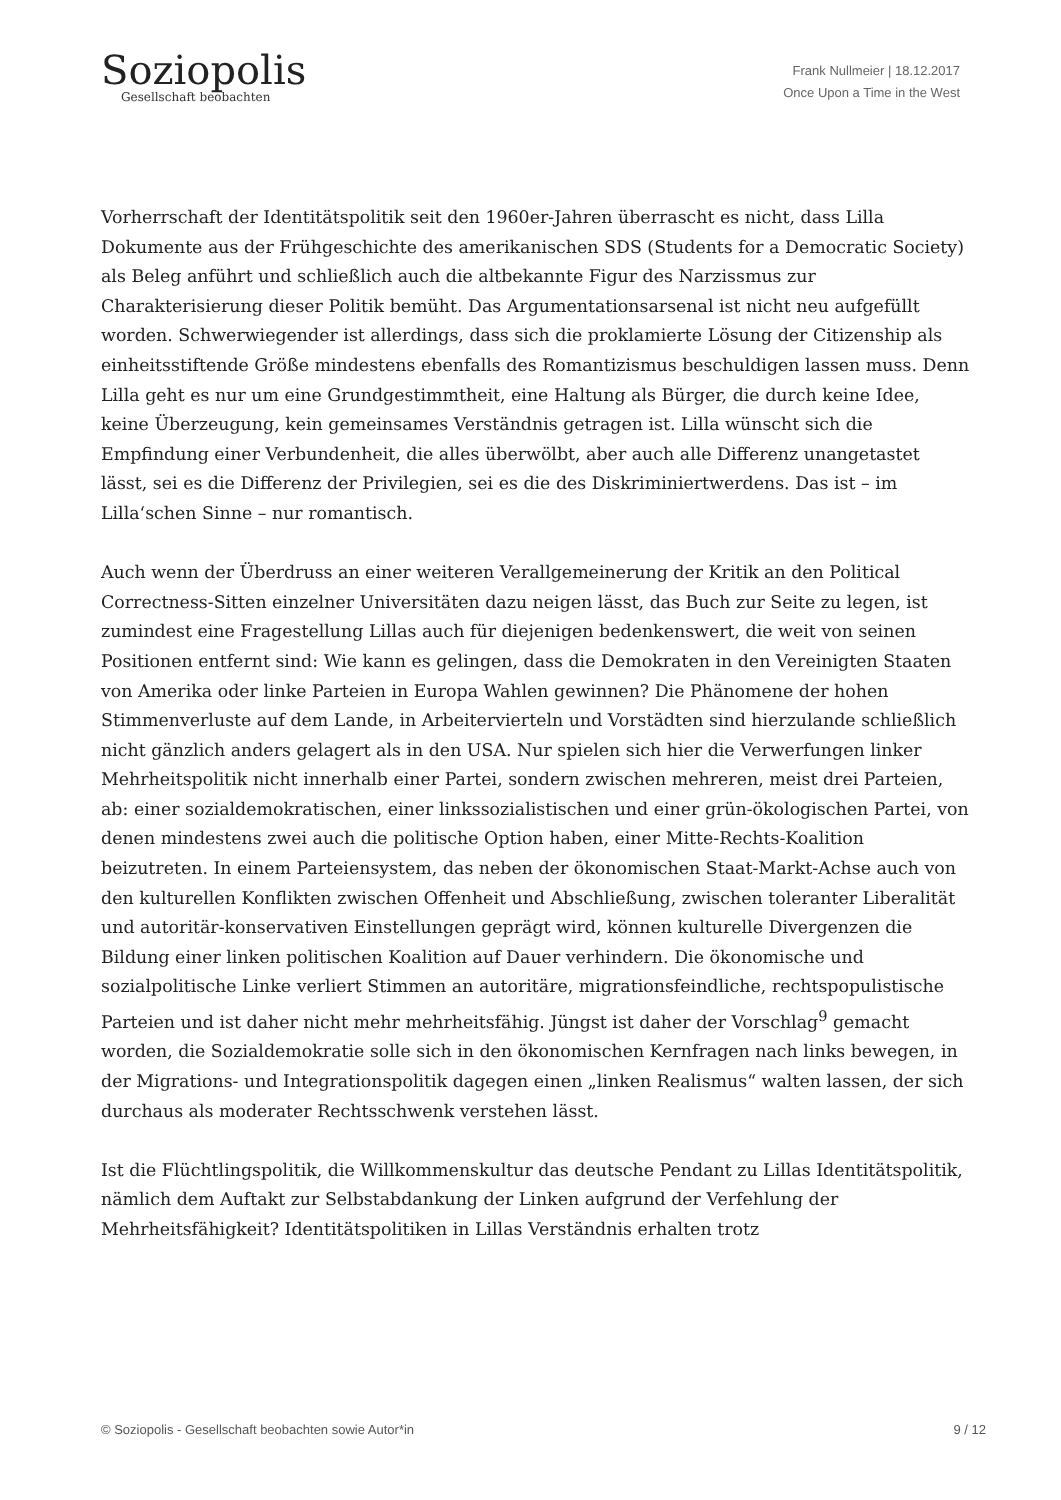Soziopolis
Gesellschaft beobachten
Frank Nullmeier | 18.12.2017
Once Upon a Time in the West
Vorherrschaft der Identitätspolitik seit den 1960er-Jahren überrascht es nicht, dass Lilla Dokumente aus der Frühgeschichte des amerikanischen SDS (Students for a Democratic Society) als Beleg anführt und schließlich auch die altbekannte Figur des Narzissmus zur Charakterisierung dieser Politik bemüht. Das Argumentationsarsenal ist nicht neu aufgefüllt worden. Schwerwiegender ist allerdings, dass sich die proklamierte Lösung der Citizenship als einheitsstiftende Größe mindestens ebenfalls des Romantizismus beschuldigen lassen muss. Denn Lilla geht es nur um eine Grundgestimmtheit, eine Haltung als Bürger, die durch keine Idee, keine Überzeugung, kein gemeinsames Verständnis getragen ist. Lilla wünscht sich die Empfindung einer Verbundenheit, die alles überwölbt, aber auch alle Differenz unangetastet lässt, sei es die Differenz der Privilegien, sei es die des Diskriminiertwerdens. Das ist – im Lilla‘schen Sinne – nur romantisch.
Auch wenn der Überdruss an einer weiteren Verallgemeinerung der Kritik an den Political Correctness-Sitten einzelner Universitäten dazu neigen lässt, das Buch zur Seite zu legen, ist zumindest eine Fragestellung Lillas auch für diejenigen bedenkenswert, die weit von seinen Positionen entfernt sind: Wie kann es gelingen, dass die Demokraten in den Vereinigten Staaten von Amerika oder linke Parteien in Europa Wahlen gewinnen? Die Phänomene der hohen Stimmenverluste auf dem Lande, in Arbeitervierteln und Vorstädten sind hierzulande schließlich nicht gänzlich anders gelagert als in den USA. Nur spielen sich hier die Verwerfungen linker Mehrheitspolitik nicht innerhalb einer Partei, sondern zwischen mehreren, meist drei Parteien, ab: einer sozialdemokratischen, einer linkssozialistischen und einer grün-ökologischen Partei, von denen mindestens zwei auch die politische Option haben, einer Mitte-Rechts-Koalition beizutreten. In einem Parteiensystem, das neben der ökonomischen Staat-Markt-Achse auch von den kulturellen Konflikten zwischen Offenheit und Abschließung, zwischen toleranter Liberalität und autoritär-konservativen Einstellungen geprägt wird, können kulturelle Divergenzen die Bildung einer linken politischen Koalition auf Dauer verhindern. Die ökonomische und sozialpolitische Linke verliert Stimmen an autoritäre, migrationsfeindliche, rechtspopulistische Parteien und ist daher nicht mehr mehrheitsfähig. Jüngst ist daher der Vorschlag<sup>9</sup> gemacht worden, die Sozialdemokratie solle sich in den ökonomischen Kernfragen nach links bewegen, in der Migrations- und Integrationspolitik dagegen einen „linken Realismus“ walten lassen, der sich durchaus als moderater Rechtsschwenk verstehen lässt.
Ist die Flüchtlingspolitik, die Willkommenskultur das deutsche Pendant zu Lillas Identitätspolitik, nämlich dem Auftakt zur Selbstabdankung der Linken aufgrund der Verfehlung der Mehrheitsfähigkeit? Identitätspolitiken in Lillas Verständnis erhalten trotz
© Soziopolis - Gesellschaft beobachten sowie Autor*in 9 / 12